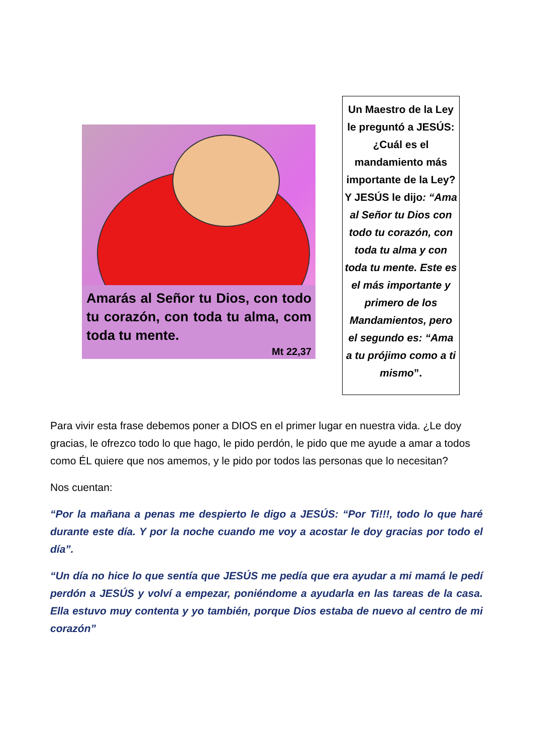Amarás al Señor tu Dios, con todo tu corazón, con toda tu alma, com toda tu mente.
Mt 22,37
Un Maestro de la Ley le preguntó a JESÚS: ¿Cuál es el mandamiento más importante de la Ley? Y JESÚS le dijo: “Ama al Señor tu Dios con todo tu corazón, con toda tu alma y con toda tu mente. Este es el más importante y primero de los Mandamientos, pero el segundo es: “Ama a tu prójimo como a ti mismo”.
Para vivir esta frase debemos poner a DIOS en el primer lugar en nuestra vida. ¿Le doy gracias, le ofrezco todo lo que hago, le pido perdón, le pido que me ayude a amar a todos como ÉL quiere que nos amemos, y le pido por todos las personas que lo necesitan?
Nos cuentan:
“Por la mañana a penas me despierto le digo a JESÚS: “Por Ti!!!, todo lo que haré durante este día. Y por la noche cuando me voy a acostar le doy gracias por todo el día”.
“Un día no hice lo que sentía que JESÚS me pedía que era ayudar a mi mamá le pedí perdón a JESÚS y volví a empezar, poniéndome a ayudarla en las tareas de la casa. Ella estuvo muy contenta y yo también, porque Dios estaba de nuevo al centro de mi corazón”